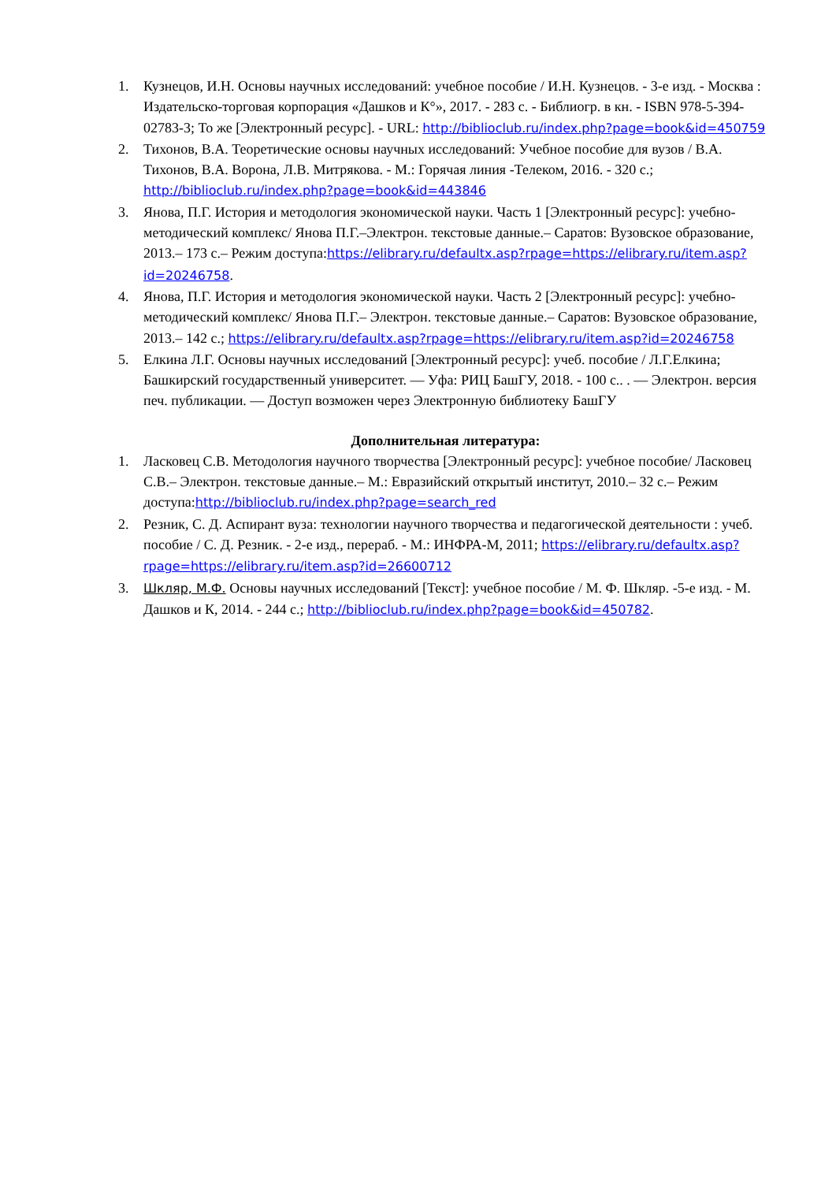1. Кузнецов, И.Н. Основы научных исследований: учебное пособие / И.Н. Кузнецов. - 3-е изд. - Москва : Издательско-торговая корпорация «Дашков и К°», 2017. - 283 с. - Библиогр. в кн. - ISBN 978-5-394-02783-3; То же [Электронный ресурс]. - URL: http://biblioclub.ru/index.php?page=book&id=450759
2. Тихонов, В.А. Теоретические основы научных исследований: Учебное пособие для вузов / В.А. Тихонов, В.А. Ворона, Л.В. Митрякова. - М.: Горячая линия -Телеком, 2016. - 320 с.; http://biblioclub.ru/index.php?page=book&id=443846
3. Янова, П.Г. История и методология экономической науки. Часть 1 [Электронный ресурс]: учебно-методический комплекс/ Янова П.Г.–Электрон. текстовые данные.– Саратов: Вузовское образование, 2013.– 173 c.– Режим доступа:https://elibrary.ru/defaultx.asp?rpage=https://elibrary.ru/item.asp?id=20246758.
4. Янова, П.Г. История и методология экономической науки. Часть 2 [Электронный ресурс]: учебно-методический комплекс/ Янова П.Г.– Электрон. текстовые данные.– Саратов: Вузовское образование, 2013.– 142 c.; https://elibrary.ru/defaultx.asp?rpage=https://elibrary.ru/item.asp?id=20246758
5. Елкина Л.Г. Основы научных исследований [Электронный ресурс]: учеб. пособие / Л.Г.Елкина; Башкирский государственный университет. — Уфа: РИЦ БашГУ, 2018. - 100 с.. . — Электрон. версия печ. публикации. — Доступ возможен через Электронную библиотеку БашГУ
Дополнительная литература:
1. Ласковец С.В. Методология научного творчества [Электронный ресурс]: учебное пособие/ Ласковец С.В.– Электрон. текстовые данные.– М.: Евразийский открытый институт, 2010.– 32 c.– Режим доступа:http://biblioclub.ru/index.php?page=search_red
2. Резник, С. Д. Аспирант вуза: технологии научного творчества и педагогической деятельности : учеб. пособие / С. Д. Резник. - 2-е изд., перераб. - М.: ИНФРА-М, 2011; https://elibrary.ru/defaultx.asp?rpage=https://elibrary.ru/item.asp?id=26600712
3. Шкляр, М.Ф. Основы научных исследований [Текст]: учебное пособие / М. Ф. Шкляр. -5-е изд. - М. Дашков и К, 2014. - 244 с.; http://biblioclub.ru/index.php?page=book&id=450782.